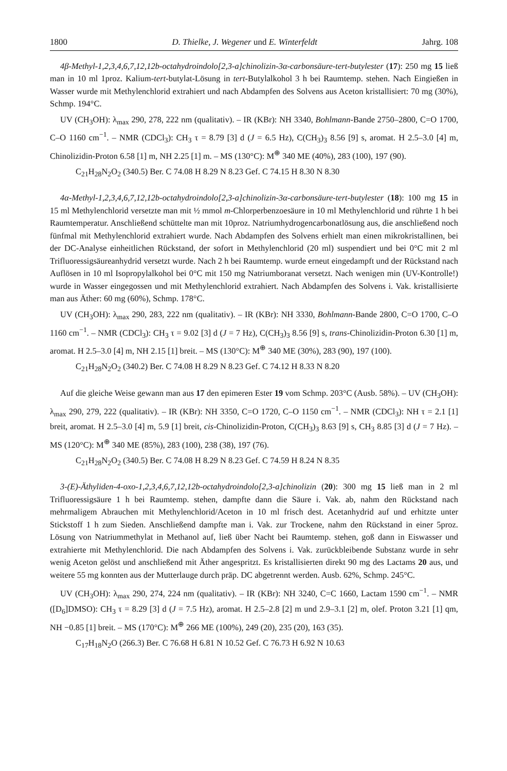1800 D. Thielke, J. Wegener und E. Winterfeldt Jahrg. 108
4β-Methyl-1,2,3,4,6,7,12,12b-octahydroindolo[2,3-a]chinolizin-3α-carbonsäure-tert-butylester (17): 250 mg 15 ließ man in 10 ml 1proz. Kalium-tert-butylat-Lösung in tert-Butylalkohol 3 h bei Raumtemp. stehen. Nach Eingießen in Wasser wurde mit Methylenchlorid extrahiert und nach Abdampfen des Solvens aus Aceton kristallisiert: 70 mg (30%), Schmp. 194°C.
UV (CH<sub>3</sub>OH): λ<sub>max</sub> 290, 278, 222 nm (qualitativ). – IR (KBr): NH 3340, Bohlmann-Bande 2750–2800, C=O 1700, C–O 1160 cm<sup>−1</sup>. – NMR (CDCl<sub>3</sub>): CH<sub>3</sub> τ = 8.79 [3] d (J = 6.5 Hz), C(CH<sub>3</sub>)<sub>3</sub> 8.56 [9] s, aromat. H 2.5–3.0 [4] m, Chinolizidin-Proton 6.58 [1] m, NH 2.25 [1] m. – MS (130°C): M<sup>⊕</sup> 340 ME (40%), 283 (100), 197 (90).
C<sub>21</sub>H<sub>28</sub>N<sub>2</sub>O<sub>2</sub> (340.5) Ber. C 74.08 H 8.29 N 8.23 Gef. C 74.15 H 8.30 N 8.30
4α-Methyl-1,2,3,4,6,7,12,12b-octahydroindolo[2,3-a]chinolizin-3α-carbonsäure-tert-butylester (18): 100 mg 15 in 15 ml Methylenchlorid versetzte man mit ½ mmol m-Chlorperbenzoesäure in 10 ml Methylenchlorid und rührte 1 h bei Raumtemperatur. Anschließend schüttelte man mit 10proz. Natriumhydrogencarbonatlösung aus, die anschließend noch fünfmal mit Methylenchlorid extrahiert wurde. Nach Abdampfen des Solvens erhielt man einen mikrokristallinen, bei der DC-Analyse einheitlichen Rückstand, der sofort in Methylenchlorid (20 ml) suspendiert und bei 0°C mit 2 ml Trifluoressigsäureanhydrid versetzt wurde. Nach 2 h bei Raumtemp. wurde erneut eingedampft und der Rückstand nach Auflösen in 10 ml Isopropylalkohol bei 0°C mit 150 mg Natriumboranat versetzt. Nach wenigen min (UV-Kontrolle!) wurde in Wasser eingegossen und mit Methylenchlorid extrahiert. Nach Abdampfen des Solvens i. Vak. kristallisierte man aus Äther: 60 mg (60%), Schmp. 178°C.
UV (CH<sub>3</sub>OH): λ<sub>max</sub> 290, 283, 222 nm (qualitativ). – IR (KBr): NH 3330, Bohlmann-Bande 2800, C=O 1700, C–O 1160 cm<sup>−1</sup>. – NMR (CDCl<sub>3</sub>): CH<sub>3</sub> τ = 9.02 [3] d (J = 7 Hz), C(CH<sub>3</sub>)<sub>3</sub> 8.56 [9] s, trans-Chinolizidin-Proton 6.30 [1] m, aromat. H 2.5–3.0 [4] m, NH 2.15 [1] breit. – MS (130°C): M<sup>⊕</sup> 340 ME (30%), 283 (90), 197 (100).
C<sub>21</sub>H<sub>28</sub>N<sub>2</sub>O<sub>2</sub> (340.2) Ber. C 74.08 H 8.29 N 8.23 Gef. C 74.12 H 8.33 N 8.20
Auf die gleiche Weise gewann man aus 17 den epimeren Ester 19 vom Schmp. 203°C (Ausb. 58%). – UV (CH<sub>3</sub>OH): λ<sub>max</sub> 290, 279, 222 (qualitativ). – IR (KBr): NH 3350, C=O 1720, C–O 1150 cm<sup>−1</sup>. – NMR (CDCl<sub>3</sub>): NH τ = 2.1 [1] breit, aromat. H 2.5–3.0 [4] m, 5.9 [1] breit, cis-Chinolizidin-Proton, C(CH<sub>3</sub>)<sub>3</sub> 8.63 [9] s, CH<sub>3</sub> 8.85 [3] d (J = 7 Hz). – MS (120°C): M<sup>⊕</sup> 340 ME (85%), 283 (100), 238 (38), 197 (76).
C<sub>21</sub>H<sub>28</sub>N<sub>2</sub>O<sub>2</sub> (340.5) Ber. C 74.08 H 8.29 N 8.23 Gef. C 74.59 H 8.24 N 8.35
3-(E)-Äthyliden-4-oxo-1,2,3,4,6,7,12,12b-octahydroindolo[2,3-a]chinolizin (20): 300 mg 15 ließ man in 2 ml Trifluoressigsäure 1 h bei Raumtemp. stehen, dampfte dann die Säure i. Vak. ab, nahm den Rückstand nach mehrmaligem Abrauchen mit Methylenchlorid/Aceton in 10 ml frisch dest. Acetanhydrid auf und erhitzte unter Stickstoff 1 h zum Sieden. Anschließend dampfte man i. Vak. zur Trockene, nahm den Rückstand in einer 5proz. Lösung von Natriummethylat in Methanol auf, ließ über Nacht bei Raumtemp. stehen, goß dann in Eiswasser und extrahierte mit Methylenchlorid. Die nach Abdampfen des Solvens i. Vak. zurückbleibende Substanz wurde in sehr wenig Aceton gelöst und anschließend mit Äther angespritzt. Es kristallisierten direkt 90 mg des Lactams 20 aus, und weitere 55 mg konnten aus der Mutterlauge durch präp. DC abgetrennt werden. Ausb. 62%, Schmp. 245°C.
UV (CH<sub>3</sub>OH): λ<sub>max</sub> 290, 274, 224 nm (qualitativ). – IR (KBr): NH 3240, C=C 1660, Lactam 1590 cm<sup>−1</sup>. – NMR ([D<sub>6</sub>]DMSO): CH<sub>3</sub> τ = 8.29 [3] d (J = 7.5 Hz), aromat. H 2.5–2.8 [2] m und 2.9–3.1 [2] m, olef. Proton 3.21 [1] qm, NH −0.85 [1] breit. – MS (170°C): M<sup>⊕</sup> 266 ME (100%), 249 (20), 235 (20), 163 (35).
C<sub>17</sub>H<sub>18</sub>N<sub>2</sub>O (266.3) Ber. C 76.68 H 6.81 N 10.52 Gef. C 76.73 H 6.92 N 10.63